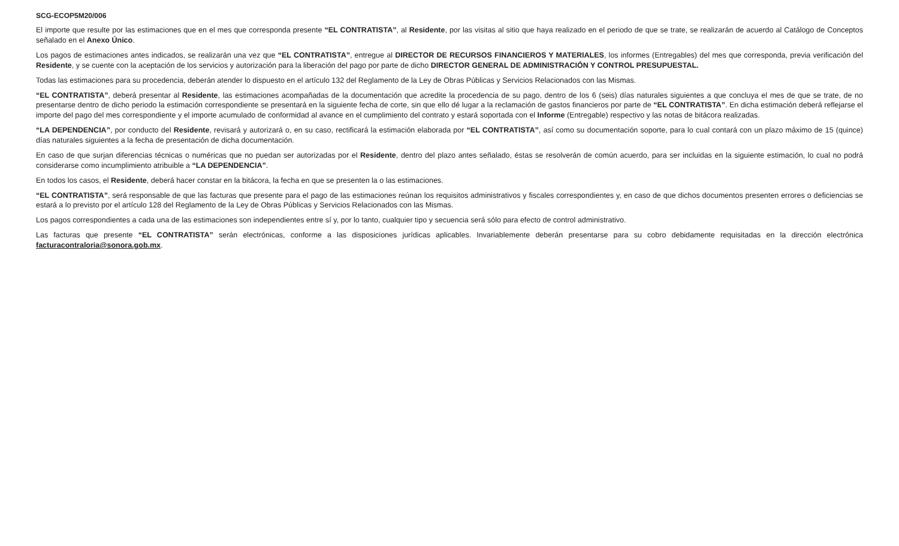SCG-ECOP5M20/006
El importe que resulte por las estimaciones que en el mes que corresponda presente “EL CONTRATISTA”, al Residente, por las visitas al sitio que haya realizado en el periodo de que se trate, se realizarán de acuerdo al Catálogo de Conceptos señalado en el Anexo Único.
Los pagos de estimaciones antes indicados, se realizarán una vez que “EL CONTRATISTA”, entregue al DIRECTOR DE RECURSOS FINANCIEROS Y MATERIALES, los informes (Entregables) del mes que corresponda, previa verificación del Residente, y se cuente con la aceptación de los servicios y autorización para la liberación del pago por parte de dicho DIRECTOR GENERAL DE ADMINISTRACIÓN Y CONTROL PRESUPUESTAL.
Todas las estimaciones para su procedencia, deberán atender lo dispuesto en el artículo 132 del Reglamento de la Ley de Obras Públicas y Servicios Relacionados con las Mismas.
“EL CONTRATISTA”, deberá presentar al Residente, las estimaciones acompañadas de la documentación que acredite la procedencia de su pago, dentro de los 6 (seis) días naturales siguientes a que concluya el mes de que se trate, de no presentarse dentro de dicho periodo la estimación correspondiente se presentará en la siguiente fecha de corte, sin que ello dé lugar a la reclamación de gastos financieros por parte de “EL CONTRATISTA”. En dicha estimación deberá reflejarse el importe del pago del mes correspondiente y el importe acumulado de conformidad al avance en el cumplimiento del contrato y estará soportada con el Informe (Entregable) respectivo y las notas de bitácora realizadas.
“LA DEPENDENCIA”, por conducto del Residente, revisará y autorizará o, en su caso, rectificará la estimación elaborada por “EL CONTRATISTA”, así como su documentación soporte, para lo cual contará con un plazo máximo de 15 (quince) días naturales siguientes a la fecha de presentación de dicha documentación.
En caso de que surjan diferencias técnicas o numéricas que no puedan ser autorizadas por el Residente, dentro del plazo antes señalado, éstas se resolverán de común acuerdo, para ser incluidas en la siguiente estimación, lo cual no podrá considerarse como incumplimiento atribuible a “LA DEPENDENCIA”.
En todos los casos, el Residente, deberá hacer constar en la bitácora, la fecha en que se presenten la o las estimaciones.
“EL CONTRATISTA”, será responsable de que las facturas que presente para el pago de las estimaciones reúnan los requisitos administrativos y fiscales correspondientes y, en caso de que dichos documentos presenten errores o deficiencias se estará a lo previsto por el artículo 128 del Reglamento de la Ley de Obras Públicas y Servicios Relacionados con las Mismas.
Los pagos correspondientes a cada una de las estimaciones son independientes entre sí y, por lo tanto, cualquier tipo y secuencia será sólo para efecto de control administrativo.
Las facturas que presente “EL CONTRATISTA” serán electrónicas, conforme a las disposiciones jurídicas aplicables. Invariablemente deberán presentarse para su cobro debidamente requisitadas en la dirección electrónica facturacontraloria@sonora.gob.mx.